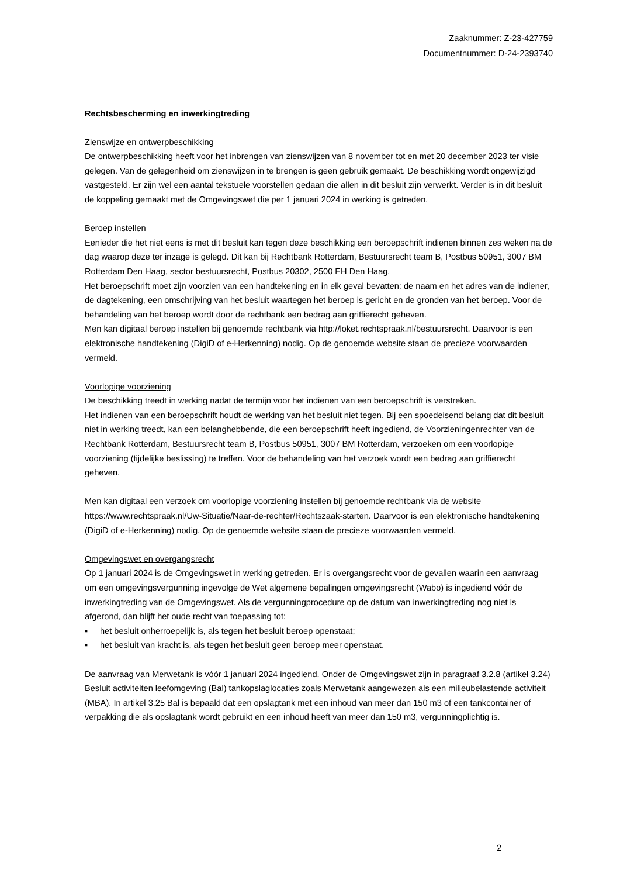Zaaknummer: Z-23-427759
Documentnummer: D-24-2393740
Rechtsbescherming en inwerkingtreding
Zienswijze en ontwerpbeschikking
De ontwerpbeschikking heeft voor het inbrengen van zienswijzen van 8 november tot en met 20 december 2023 ter visie gelegen. Van de gelegenheid om zienswijzen in te brengen is geen gebruik gemaakt. De beschikking wordt ongewijzigd vastgesteld. Er zijn wel een aantal tekstuele voorstellen gedaan die allen in dit besluit zijn verwerkt. Verder is in dit besluit de koppeling gemaakt met de Omgevingswet die per 1 januari 2024 in werking is getreden.
Beroep instellen
Eenieder die het niet eens is met dit besluit kan tegen deze beschikking een beroepschrift indienen binnen zes weken na de dag waarop deze ter inzage is gelegd. Dit kan bij Rechtbank Rotterdam, Bestuursrecht team B, Postbus 50951, 3007 BM Rotterdam Den Haag, sector bestuursrecht, Postbus 20302, 2500 EH Den Haag.
Het beroepschrift moet zijn voorzien van een handtekening en in elk geval bevatten: de naam en het adres van de indiener, de dagtekening, een omschrijving van het besluit waartegen het beroep is gericht en de gronden van het beroep. Voor de behandeling van het beroep wordt door de rechtbank een bedrag aan griffierecht geheven.
Men kan digitaal beroep instellen bij genoemde rechtbank via http://loket.rechtspraak.nl/bestuursrecht. Daarvoor is een elektronische handtekening (DigiD of e-Herkenning) nodig. Op de genoemde website staan de precieze voorwaarden vermeld.
Voorlopige voorziening
De beschikking treedt in werking nadat de termijn voor het indienen van een beroepschrift is verstreken.
Het indienen van een beroepschrift houdt de werking van het besluit niet tegen. Bij een spoedeisend belang dat dit besluit niet in werking treedt, kan een belanghebbende, die een beroepschrift heeft ingediend, de Voorzieningenrechter van de Rechtbank Rotterdam, Bestuursrecht team B, Postbus 50951, 3007 BM Rotterdam, verzoeken om een voorlopige voorziening (tijdelijke beslissing) te treffen. Voor de behandeling van het verzoek wordt een bedrag aan griffierecht geheven.
Men kan digitaal een verzoek om voorlopige voorziening instellen bij genoemde rechtbank via de website https://www.rechtspraak.nl/Uw-Situatie/Naar-de-rechter/Rechtszaak-starten. Daarvoor is een elektronische handtekening (DigiD of e-Herkenning) nodig. Op de genoemde website staan de precieze voorwaarden vermeld.
Omgevingswet en overgangsrecht
Op 1 januari 2024 is de Omgevingswet in werking getreden. Er is overgangsrecht voor de gevallen waarin een aanvraag om een omgevingsvergunning ingevolge de Wet algemene bepalingen omgevingsrecht (Wabo) is ingediend vóór de inwerkingtreding van de Omgevingswet. Als de vergunningprocedure op de datum van inwerkingtreding nog niet is afgerond, dan blijft het oude recht van toepassing tot:
▪ het besluit onherroepelijk is, als tegen het besluit beroep openstaat;
▪ het besluit van kracht is, als tegen het besluit geen beroep meer openstaat.
De aanvraag van Merwetank is vóór 1 januari 2024 ingediend. Onder de Omgevingswet zijn in paragraaf 3.2.8 (artikel 3.24) Besluit activiteiten leefomgeving (Bal) tankopslaglocaties zoals Merwetank aangewezen als een milieubelastende activiteit (MBA). In artikel 3.25 Bal is bepaald dat een opslagtank met een inhoud van meer dan 150 m3 of een tankcontainer of verpakking die als opslagtank wordt gebruikt en een inhoud heeft van meer dan 150 m3, vergunningplichtig is.
2